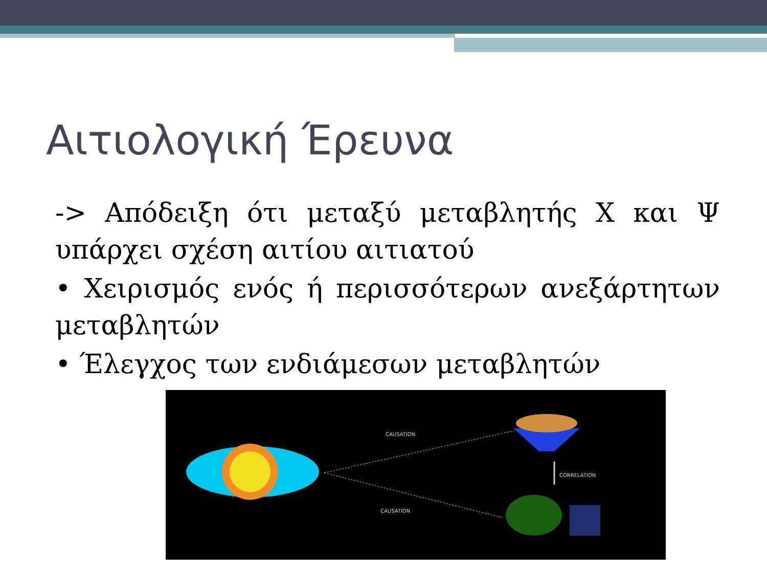Αιτιολογική Έρευνα
-> Απόδειξη ότι μεταξύ μεταβλητής Χ και Ψ υπάρχει σχέση αιτίου αιτιατού
• Χειρισμός ενός ή περισσότερων ανεξάρτητων μεταβλητών
• Έλεγχος των ενδιάμεσων μεταβλητών
CAUSATION
CAUSATION
CORRELATION